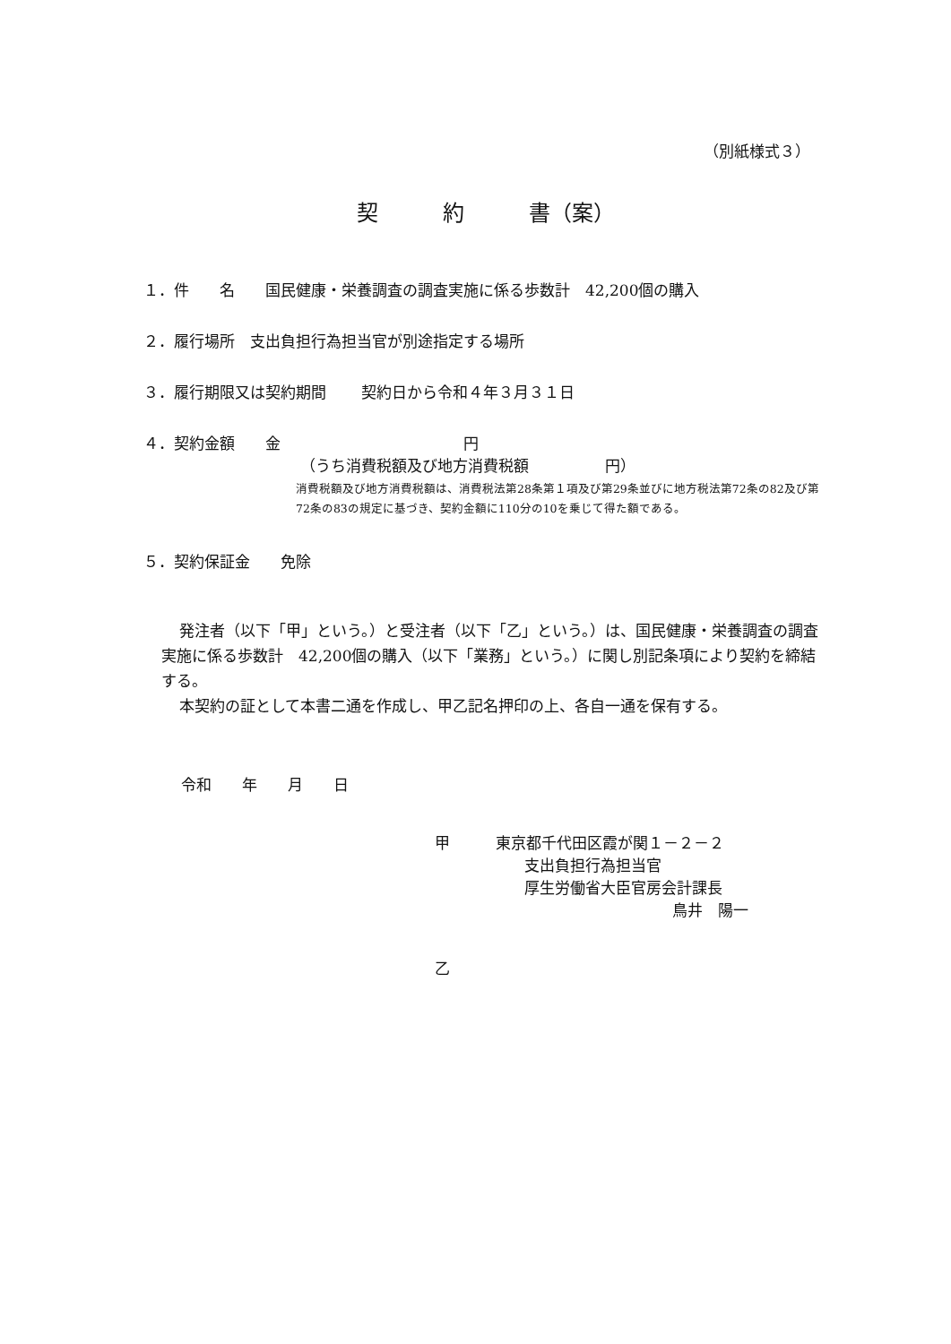（別紙様式３）
契　　　約　　　書（案）
１．件　　名　　国民健康・栄養調査の調査実施に係る歩数計　42,200個の購入
２．履行場所　支出負担行為担当官が別途指定する場所
３．履行期限又は契約期間　　 契約日から令和４年３月３１日
４．契約金額　　金　　　　　　　　　　　　円
（うち消費税額及び地方消費税額　　　　　円）
消費税額及び地方消費税額は、消費税法第28条第１項及び第29条並びに地方税法第72条の82及び第72条の83の規定に基づき、契約金額に110分の10を乗じて得た額である。
５．契約保証金　　免除
発注者（以下「甲」という。）と受注者（以下「乙」という。）は、国民健康・栄養調査の調査実施に係る歩数計　42,200個の購入（以下「業務」という。）に関し別記条項により契約を締結する。
本契約の証として本書二通を作成し、甲乙記名押印の上、各自一通を保有する。
令和　　年　　月　　日
甲　　　東京都千代田区霞が関１－２－２
支出負担行為担当官
厚生労働省大臣官房会計課長
鳥井　陽一
乙